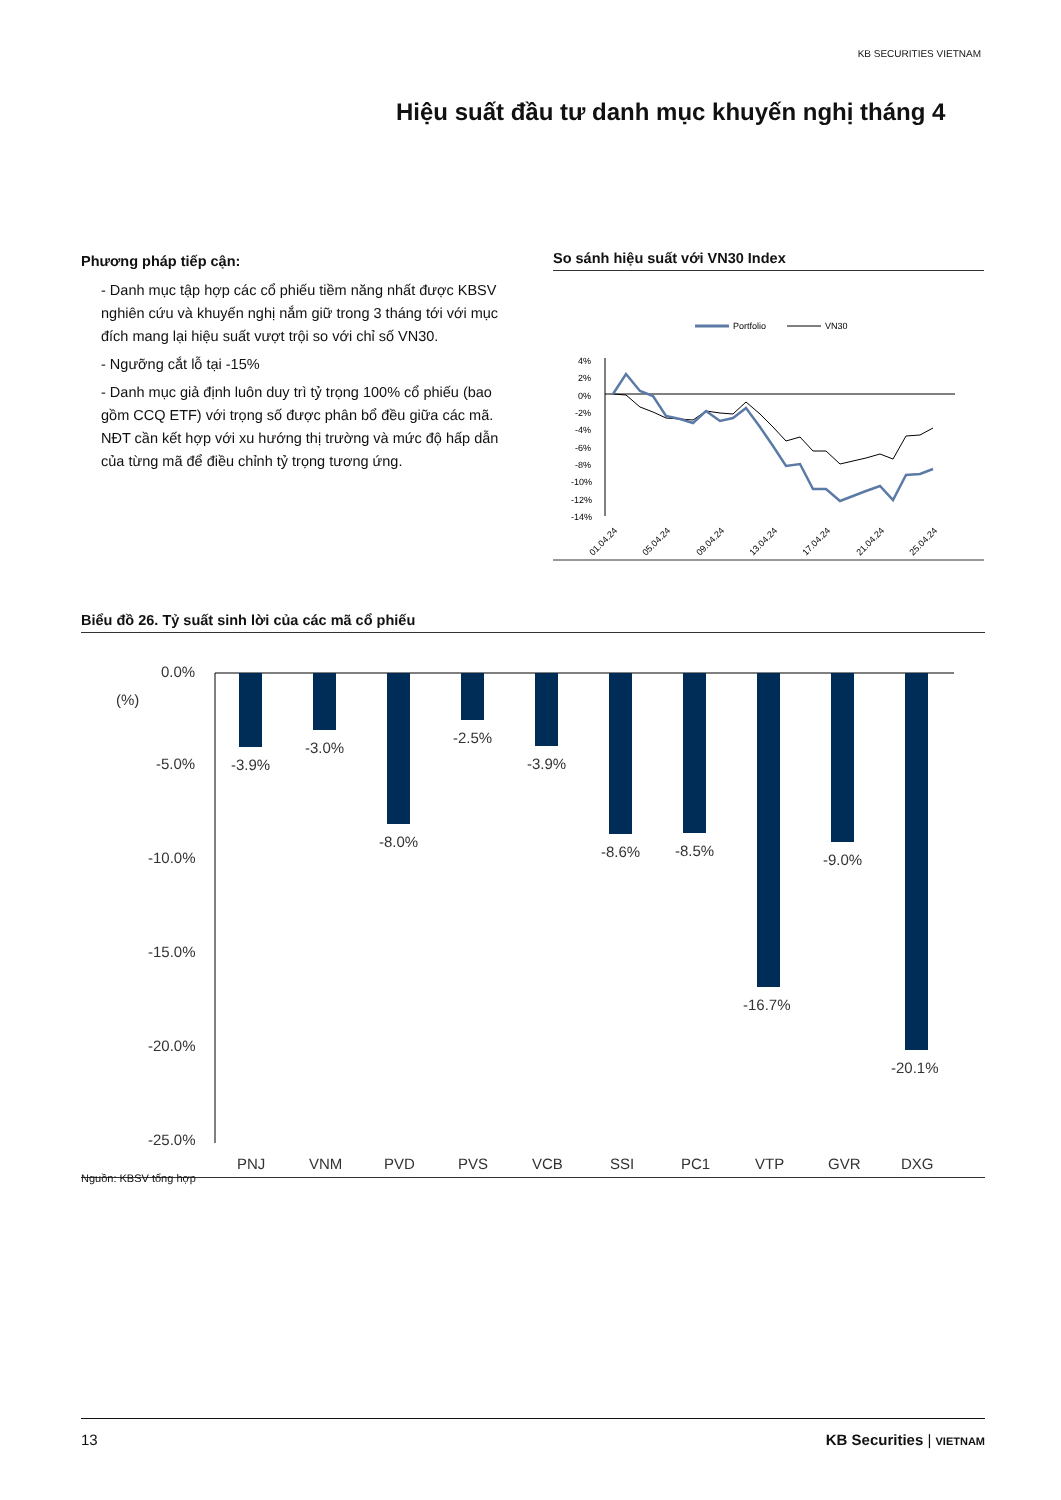KB SECURITIES VIETNAM
Hiệu suất đầu tư danh mục khuyến nghị tháng 4
Phương pháp tiếp cận:
- Danh mục tập hợp các cổ phiếu tiềm năng nhất được KBSV nghiên cứu và khuyến nghị nắm giữ trong 3 tháng tới với mục đích mang lại hiệu suất vượt trội so với chỉ số VN30.
- Ngưỡng cắt lỗ tại -15%
- Danh mục giả định luôn duy trì tỷ trọng 100% cổ phiếu (bao gồm CCQ ETF) với trọng số được phân bổ đều giữa các mã. NĐT cần kết hợp với xu hướng thị trường và mức độ hấp dẫn của từng mã để điều chỉnh tỷ trọng tương ứng.
So sánh hiệu suất với VN30 Index
Portfolio
VN30
4%
2%
0%
-2%
-4%
-6%
-8%
-10%
-12%
-14%
01.04.24
05.04.24
09.04.24
13.04.24
17.04.24
21.04.24
25.04.24
Biểu đồ 26. Tỷ suất sinh lời của các mã cổ phiếu
0.0%
(%)
-5.0%
-10.0%
-15.0%
-20.0%
-25.0%
-3.9%
-3.0%
-8.0%
-2.5%
-3.9%
-8.6%
-8.5%
-16.7%
-9.0%
-20.1%
PNJ
VNM
PVD
PVS
VCB
SSI
PC1
VTP
GVR
DXG
Nguồn: KBSV tổng hợp
13 KB Securities | VIETNAM